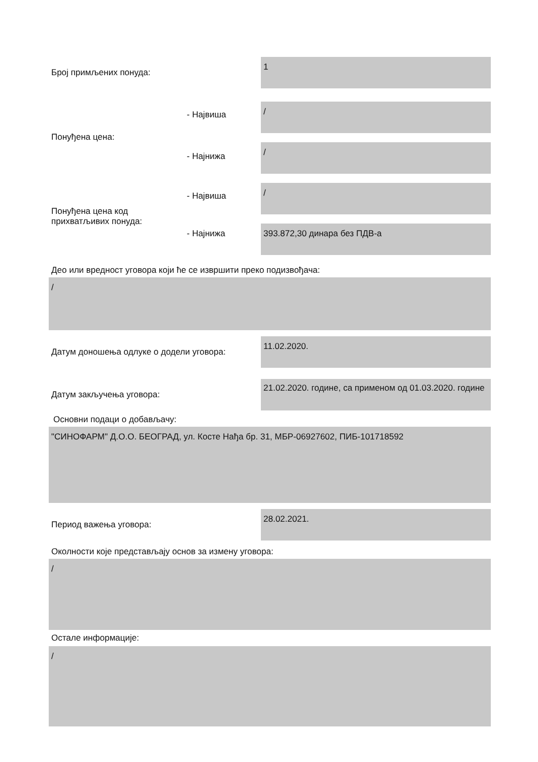Број примљених понуда:
1
- Највиша
Понуђена цена:
- Најнижа
/
/
- Највиша
Понуђена цена код
прихватљивих понуда:
- Најнижа
/
393.872,30 динара без ПДВ-а
Део или вредност уговора који ће се извршити преко подизвођача:
/
Датум доношења одлуке о додели уговора:
11.02.2020.
Датум закључења уговора:
21.02.2020. године, са применом од 01.03.2020. године
Основни подаци о добављачу:
"СИНОФАРМ" Д.О.О. БЕОГРАД, ул. Косте Нађа бр. 31, МБР-06927602, ПИБ-101718592
Период важења уговора:
28.02.2021.
Околности које представљају основ за измену уговора:
/
Остале информације:
/